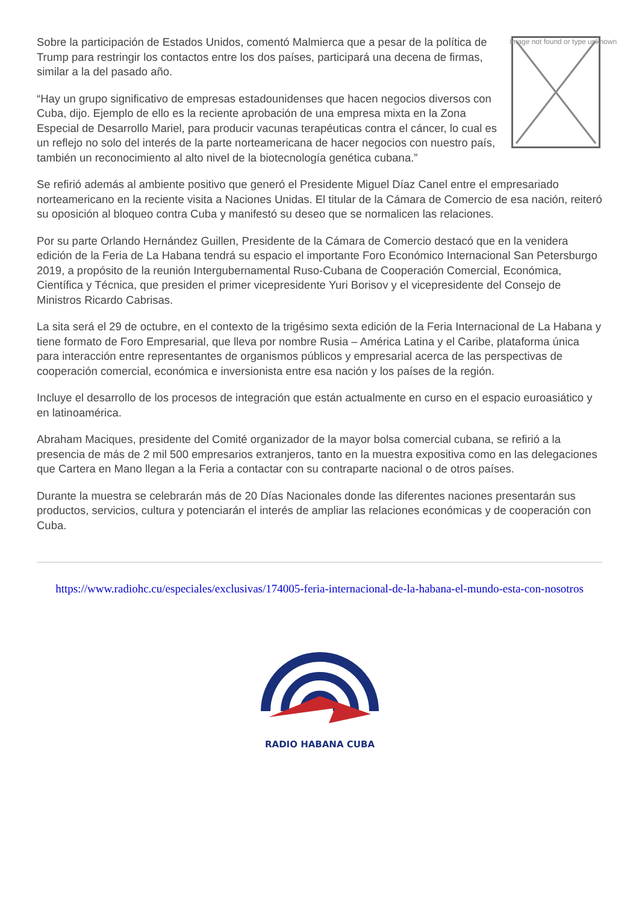Image not found or type unknown
Sobre la participación de Estados Unidos, comentó Malmierca que a pesar de la política de Trump para restringir los contactos entre los dos países, participará una decena de firmas, similar a la del pasado año.
“Hay un grupo significativo de empresas estadounidenses que hacen negocios diversos con Cuba, dijo. Ejemplo de ello es la reciente aprobación de una empresa mixta en la Zona Especial de Desarrollo Mariel, para producir vacunas terapéuticas contra el cáncer, lo cual es un reflejo no solo del interés de la parte norteamericana de hacer negocios con nuestro país, también un reconocimiento al alto nivel de la biotecnología genética cubana.”
Se refirió además al ambiente positivo que generó el Presidente Miguel Díaz Canel entre el empresariado norteamericano en la reciente visita a Naciones Unidas. El titular de la Cámara de Comercio de esa nación, reiteró su oposición al bloqueo contra Cuba y manifestó su deseo que se normalicen las relaciones.
Por su parte Orlando Hernández Guillen, Presidente de la Cámara de Comercio destacó que en la venidera edición de la Feria de La Habana tendrá su espacio el importante Foro Económico Internacional San Petersburgo 2019, a propósito de la reunión Intergubernamental Ruso-Cubana de Cooperación Comercial, Económica, Científica y Técnica, que presiden el primer vicepresidente Yuri Borisov y el vicepresidente del Consejo de Ministros Ricardo Cabrisas.
La sita será el 29 de octubre, en el contexto de la trigésimo sexta edición de la Feria Internacional de La Habana y tiene formato de Foro Empresarial, que lleva por nombre Rusia – América Latina y el Caribe, plataforma única para interacción entre representantes de organismos públicos y empresarial acerca de las perspectivas de cooperación comercial, económica e inversionista entre esa nación y los países de la región.
Incluye el desarrollo de los procesos de integración que están actualmente en curso en el espacio euroasiático y en latinoamérica.
Abraham Maciques, presidente del Comité organizador de la mayor bolsa comercial cubana, se refirió a la presencia de más de 2 mil 500 empresarios extranjeros, tanto en la muestra expositiva como en las delegaciones que Cartera en Mano llegan a la Feria a contactar con su contraparte nacional o de otros países.
Durante la muestra se celebrarán más de 20 Días Nacionales donde las diferentes naciones presentarán sus productos, servicios, cultura y potenciarán el interés de ampliar las relaciones económicas y de cooperación con Cuba.
https://www.radiohc.cu/especiales/exclusivas/174005-feria-internacional-de-la-habana-el-mundo-esta-con-nosotros
RADIO HABANA CUBA